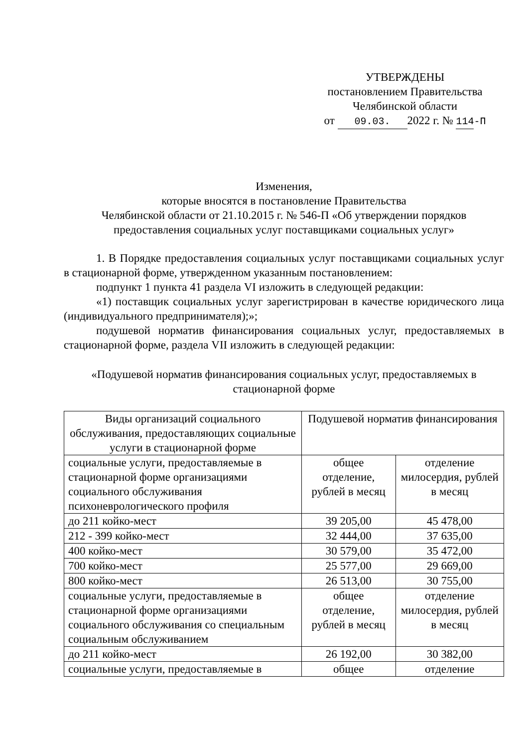УТВЕРЖДЕНЫ
постановлением Правительства
Челябинской области
от 09.03. 2022 г. № 114-П
Изменения,
которые вносятся в постановление Правительства
Челябинской области от 21.10.2015 г. № 546-П «Об утверждении порядков
предоставления социальных услуг поставщиками социальных услуг»
1. В Порядке предоставления социальных услуг поставщиками социальных услуг в стационарной форме, утвержденном указанным постановлением:
подпункт 1 пункта 41 раздела VI изложить в следующей редакции:
«1) поставщик социальных услуг зарегистрирован в качестве юридического лица (индивидуального предпринимателя);»;
подушевой норматив финансирования социальных услуг, предоставляемых в стационарной форме, раздела VII изложить в следующей редакции:
«Подушевой норматив финансирования социальных услуг, предоставляемых в стационарной форме
| Виды организаций социального обслуживания, предоставляющих социальные услуги в стационарной форме | Подушевой норматив финансирования | |
| социальные услуги, предоставляемые в стационарной форме организациями социального обслуживания психоневрологического профиля | общее отделение, рублей в месяц | отделение милосердия, рублей в месяц |
| до 211 койко-мест | 39 205,00 | 45 478,00 |
| 212 - 399 койко-мест | 32 444,00 | 37 635,00 |
| 400 койко-мест | 30 579,00 | 35 472,00 |
| 700 койко-мест | 25 577,00 | 29 669,00 |
| 800 койко-мест | 26 513,00 | 30 755,00 |
| социальные услуги, предоставляемые в стационарной форме организациями социального обслуживания со специальным социальным обслуживанием | общее отделение, рублей в месяц | отделение милосердия, рублей в месяц |
| до 211 койко-мест | 26 192,00 | 30 382,00 |
| социальные услуги, предоставляемые в | общее | отделение |